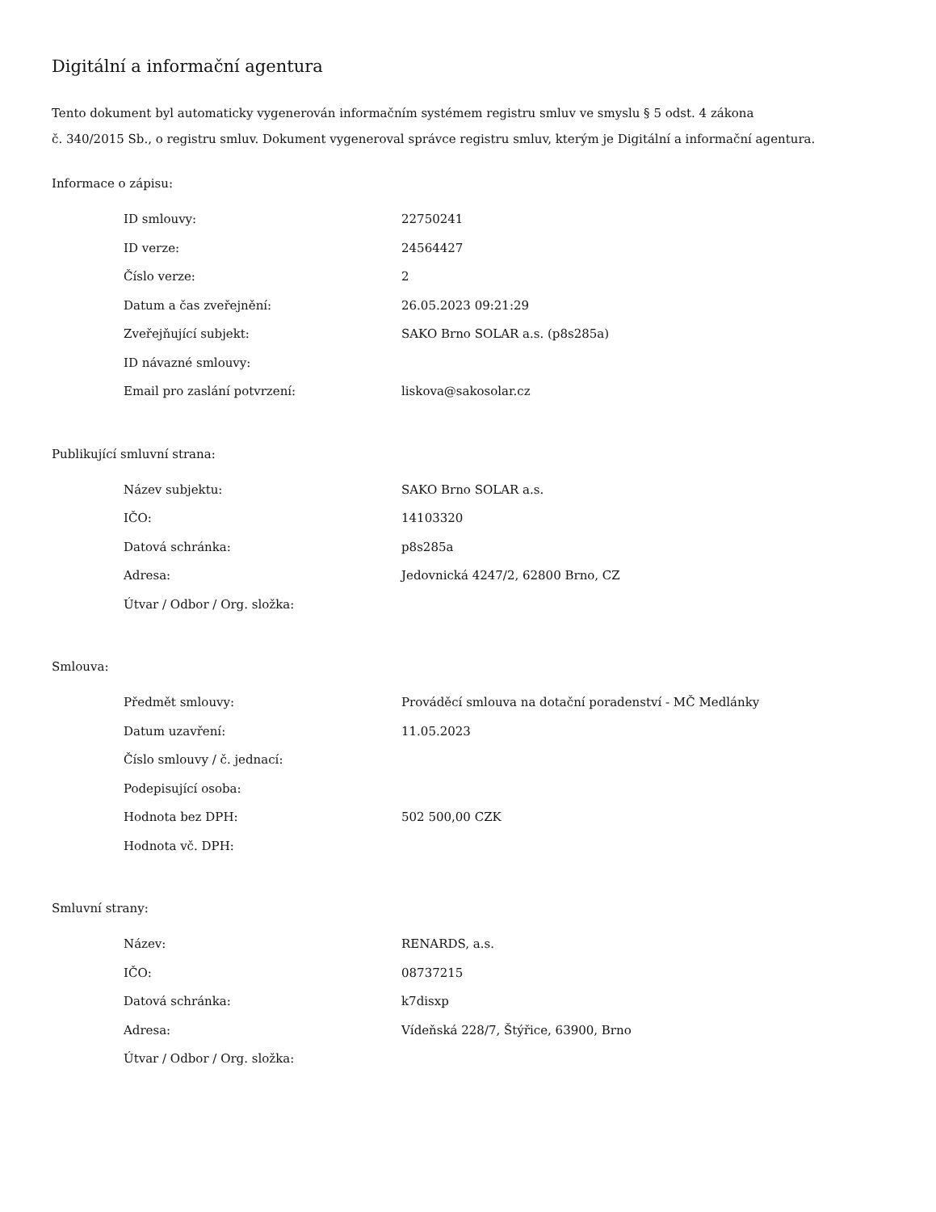Digitální a informační agentura
Tento dokument byl automaticky vygenerován informačním systémem registru smluv ve smyslu § 5 odst. 4 zákona
č. 340/2015 Sb., o registru smluv. Dokument vygeneroval správce registru smluv, kterým je Digitální a informační agentura.
Informace o zápisu:
| ID smlouvy: | 22750241 |
| ID verze: | 24564427 |
| Číslo verze: | 2 |
| Datum a čas zveřejnění: | 26.05.2023 09:21:29 |
| Zveřejňující subjekt: | SAKO Brno SOLAR a.s. (p8s285a) |
| ID návazné smlouvy: | |
| Email pro zaslání potvrzení: | liskova@sakosolar.cz |
Publikující smluvní strana:
| Název subjektu: | SAKO Brno SOLAR a.s. |
| IČO: | 14103320 |
| Datová schránka: | p8s285a |
| Adresa: | Jedovnická 4247/2, 62800 Brno, CZ |
| Útvar / Odbor / Org. složka: | |
Smlouva:
| Předmět smlouvy: | Prováděcí smlouva na dotační poradenství - MČ Medlánky |
| Datum uzavření: | 11.05.2023 |
| Číslo smlouvy / č. jednací: | |
| Podepisující osoba: | |
| Hodnota bez DPH: | 502 500,00 CZK |
| Hodnota vč. DPH: | |
Smluvní strany:
| Název: | RENARDS, a.s. |
| IČO: | 08737215 |
| Datová schránka: | k7disxp |
| Adresa: | Vídeňská 228/7, Štýřice, 63900, Brno |
| Útvar / Odbor / Org. složka: | |